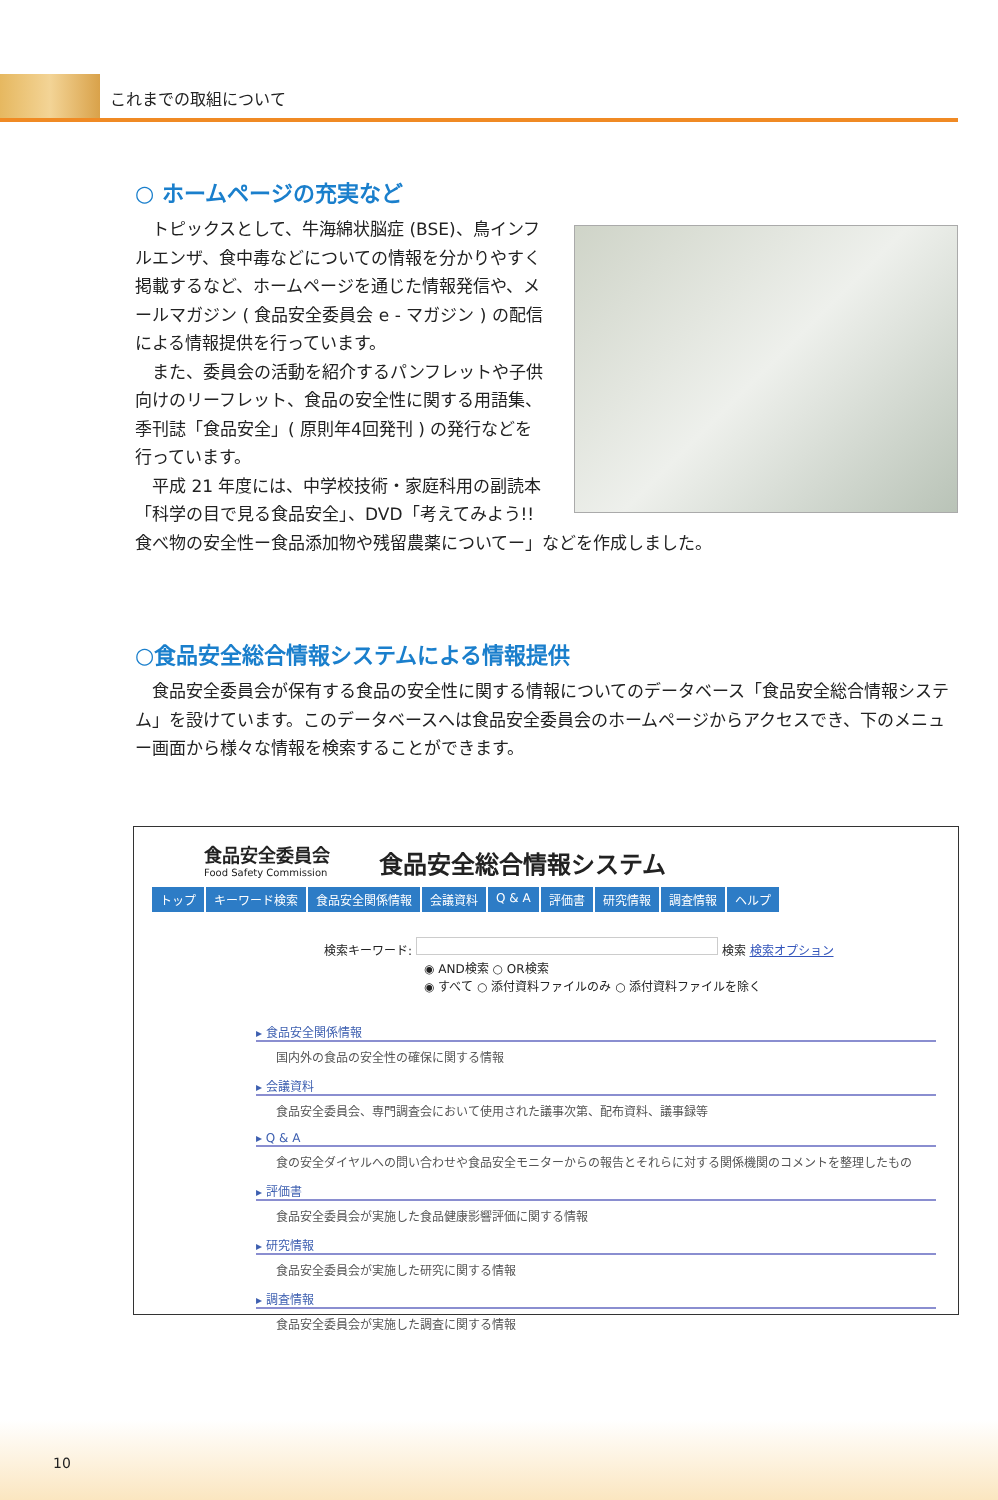これまでの取組について
○ ホームページの充実など
トピックスとして、牛海綿状脳症 (BSE)、鳥インフルエンザ、食中毒などについての情報を分かりやすく掲載するなど、ホームページを通じた情報発信や、メールマガジン ( 食品安全委員会 e - マガジン ) の配信による情報提供を行っています。
また、委員会の活動を紹介するパンフレットや子供向けのリーフレット、食品の安全性に関する用語集、季刊誌「食品安全」( 原則年4回発刊 ) の発行などを行っています。
平成 21 年度には、中学校技術・家庭科用の副読本「科学の目で見る食品安全」、DVD「考えてみよう!!食べ物の安全性ー食品添加物や残留農薬についてー」などを作成しました。
○食品安全総合情報システムによる情報提供
食品安全委員会が保有する食品の安全性に関する情報についてのデータベース「食品安全総合情報システム」を設けています。このデータベースへは食品安全委員会のホームページからアクセスでき、下のメニュー画面から様々な情報を検索することができます。
食品安全委員会
Food Safety Commission
食品安全総合情報システム
トップ キーワード検索 食品安全関係情報 会議資料 Q & A 評価書 研究情報 調査情報 ヘルプ
検索キーワード: 検索 検索オプション
◉ AND検索 ○ OR検索
◉ すべて ○ 添付資料ファイルのみ ○ 添付資料ファイルを除く
▸ 食品安全関係情報
国内外の食品の安全性の確保に関する情報
▸ 会議資料
食品安全委員会、専門調査会において使用された議事次第、配布資料、議事録等
▸ Q & A
食の安全ダイヤルへの問い合わせや食品安全モニターからの報告とそれらに対する関係機関のコメントを整理したもの
▸ 評価書
食品安全委員会が実施した食品健康影響評価に関する情報
▸ 研究情報
食品安全委員会が実施した研究に関する情報
▸ 調査情報
食品安全委員会が実施した調査に関する情報
10